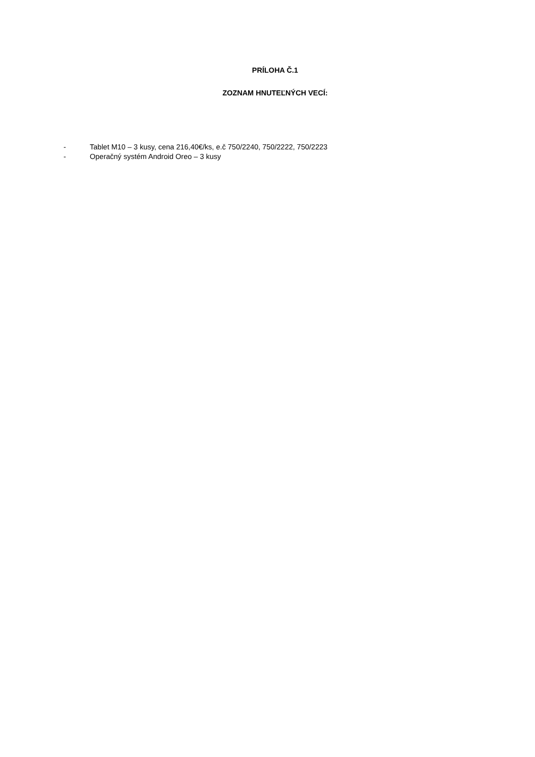PRÍLOHA Č.1
ZOZNAM HNUTEĽNÝCH VECÍ:
- Tablet M10 – 3 kusy, cena 216,40€/ks, e.č 750/2240, 750/2222, 750/2223
- Operačný systém Android Oreo – 3 kusy